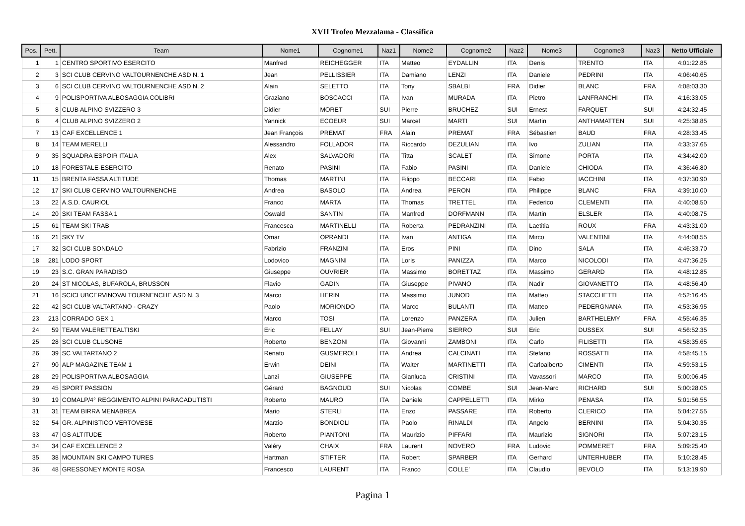XVII Trofeo Mezzalama - Classifica
| Pos. | Pett. | Team | Nome1 | Cognome1 | Naz1 | Nome2 | Cognome2 | Naz2 | Nome3 | Cognome3 | Naz3 | Netto Ufficiale |
| --- | --- | --- | --- | --- | --- | --- | --- | --- | --- | --- | --- | --- |
| 1 | 1 | CENTRO SPORTIVO ESERCITO | Manfred | REICHEGGER | ITA | Matteo | EYDALLIN | ITA | Denis | TRENTO | ITA | 4:01:22.85 |
| 2 | 3 | SCI CLUB CERVINO VALTOURNENCHE ASD N. 1 | Jean | PELLISSIER | ITA | Damiano | LENZI | ITA | Daniele | PEDRINI | ITA | 4:06:40.65 |
| 3 | 6 | SCI CLUB CERVINO VALTOURNENCHE ASD N. 2 | Alain | SELETTO | ITA | Tony | SBALBI | FRA | Didier | BLANC | FRA | 4:08:03.30 |
| 4 | 9 | POLISPORTIVA ALBOSAGGIA COLIBRI | Graziano | BOSCACCI | ITA | Ivan | MURADA | ITA | Pietro | LANFRANCHI | ITA | 4:16:33.05 |
| 5 | 8 | CLUB ALPINO SVIZZERO 3 | Didier | MORET | SUI | Pierre | BRUCHEZ | SUI | Ernest | FARQUET | SUI | 4:24:32.45 |
| 6 | 4 | CLUB ALPINO SVIZZERO 2 | Yannick | ECOEUR | SUI | Marcel | MARTI | SUI | Martin | ANTHAMATTEN | SUI | 4:25:38.85 |
| 7 | 13 | CAF EXCELLENCE 1 | Jean François | PREMAT | FRA | Alain | PREMAT | FRA | Sébastien | BAUD | FRA | 4:28:33.45 |
| 8 | 14 | TEAM MERELLI | Alessandro | FOLLADOR | ITA | Riccardo | DEZULIAN | ITA | Ivo | ZULIAN | ITA | 4:33:37.65 |
| 9 | 35 | SQUADRA ESPOIR ITALIA | Alex | SALVADORI | ITA | Titta | SCALET | ITA | Simone | PORTA | ITA | 4:34:42.00 |
| 10 | 18 | FORESTALE-ESERCITO | Renato | PASINI | ITA | Fabio | PASINI | ITA | Daniele | CHIODA | ITA | 4:36:46.80 |
| 11 | 15 | BRENTA FASSA ALTITUDE | Thomas | MARTINI | ITA | Filippo | BECCARI | ITA | Fabio | IACCHINI | ITA | 4:37:30.90 |
| 12 | 17 | SKI CLUB CERVINO VALTOURNENCHE | Andrea | BASOLO | ITA | Andrea | PERON | ITA | Philippe | BLANC | FRA | 4:39:10.00 |
| 13 | 22 | A.S.D. CAURIOL | Franco | MARTA | ITA | Thomas | TRETTEL | ITA | Federico | CLEMENTI | ITA | 4:40:08.50 |
| 14 | 20 | SKI TEAM FASSA 1 | Oswald | SANTIN | ITA | Manfred | DORFMANN | ITA | Martin | ELSLER | ITA | 4:40:08.75 |
| 15 | 61 | TEAM SKI TRAB | Francesca | MARTINELLI | ITA | Roberta | PEDRANZINI | ITA | Laetitia | ROUX | FRA | 4:43:31.00 |
| 16 | 21 | SKY TV | Omar | OPRANDI | ITA | Ivan | ANTIGA | ITA | Mirco | VALENTINI | ITA | 4:44:08.55 |
| 17 | 32 | SCI CLUB SONDALO | Fabrizio | FRANZINI | ITA | Eros | PINI | ITA | Dino | SALA | ITA | 4:46:33.70 |
| 18 | 281 | LODO SPORT | Lodovico | MAGNINI | ITA | Loris | PANIZZA | ITA | Marco | NICOLODI | ITA | 4:47:36.25 |
| 19 | 23 | S.C. GRAN PARADISO | Giuseppe | OUVRIER | ITA | Massimo | BORETTAZ | ITA | Massimo | GERARD | ITA | 4:48:12.85 |
| 20 | 24 | ST NICOLAS, BUFAROLA, BRUSSON | Flavio | GADIN | ITA | Giuseppe | PIVANO | ITA | Nadir | GIOVANETTO | ITA | 4:48:56.40 |
| 21 | 16 | SCICLUBCERVINOVALTOURNENCHE ASD N. 3 | Marco | HERIN | ITA | Massimo | JUNOD | ITA | Matteo | STACCHETTI | ITA | 4:52:16.45 |
| 22 | 42 | SCI CLUB VALTARTANO - CRAZY | Paolo | MORIONDO | ITA | Marco | BULANTI | ITA | Matteo | PEDERGNANA | ITA | 4:53:36.95 |
| 23 | 213 | CORRADO GEX 1 | Marco | TOSI | ITA | Lorenzo | PANZERA | ITA | Julien | BARTHELEMY | FRA | 4:55:46.35 |
| 24 | 59 | TEAM VALERETTEALTISKI | Eric | FELLAY | SUI | Jean-Pierre | SIERRO | SUI | Eric | DUSSEX | SUI | 4:56:52.35 |
| 25 | 28 | SCI CLUB CLUSONE | Roberto | BENZONI | ITA | Giovanni | ZAMBONI | ITA | Carlo | FILISETTI | ITA | 4:58:35.65 |
| 26 | 39 | SC VALTARTANO 2 | Renato | GUSMEROLI | ITA | Andrea | CALCINATI | ITA | Stefano | ROSSATTI | ITA | 4:58:45.15 |
| 27 | 90 | ALP MAGAZINE TEAM 1 | Erwin | DEINI | ITA | Walter | MARTINETTI | ITA | Carloalberto | CIMENTI | ITA | 4:59:53.15 |
| 28 | 29 | POLISPORTIVA ALBOSAGGIA | Lanzi | GIUSEPPE | ITA | Gianluca | CRISTINI | ITA | Vavassori | MARCO | ITA | 5:00:06.45 |
| 29 | 45 | SPORT PASSION | Gérard | BAGNOUD | SUI | Nicolas | COMBE | SUI | Jean-Marc | RICHARD | SUI | 5:00:28.05 |
| 30 | 19 | COMALP/4° REGGIMENTO ALPINI PARACADUTISTI | Roberto | MAURO | ITA | Daniele | CAPPELLETTI | ITA | Mirko | PENASA | ITA | 5:01:56.55 |
| 31 | 31 | TEAM BIRRA MENABREA | Mario | STERLI | ITA | Enzo | PASSARE | ITA | Roberto | CLERICO | ITA | 5:04:27.55 |
| 32 | 54 | GR. ALPINISTICO VERTOVESE | Marzio | BONDIOLI | ITA | Paolo | RINALDI | ITA | Angelo | BERNINI | ITA | 5:04:30.35 |
| 33 | 47 | GS ALTITUDE | Roberto | PIANTONI | ITA | Maurizio | PIFFARI | ITA | Maurizio | SIGNORI | ITA | 5:07:23.15 |
| 34 | 34 | CAF EXCELLENCE 2 | Valéry | CHAIX | FRA | Laurent | NOVERO | FRA | Ludovic | POMMERET | FRA | 5:09:25.40 |
| 35 | 38 | MOUNTAIN SKI CAMPO TURES | Hartman | STIFTER | ITA | Robert | SPARBER | ITA | Gerhard | UNTERHUBER | ITA | 5:10:28.45 |
| 36 | 48 | GRESSONEY MONTE ROSA | Francesco | LAURENT | ITA | Franco | COLLE' | ITA | Claudio | BEVOLO | ITA | 5:13:19.90 |
Pagina 1